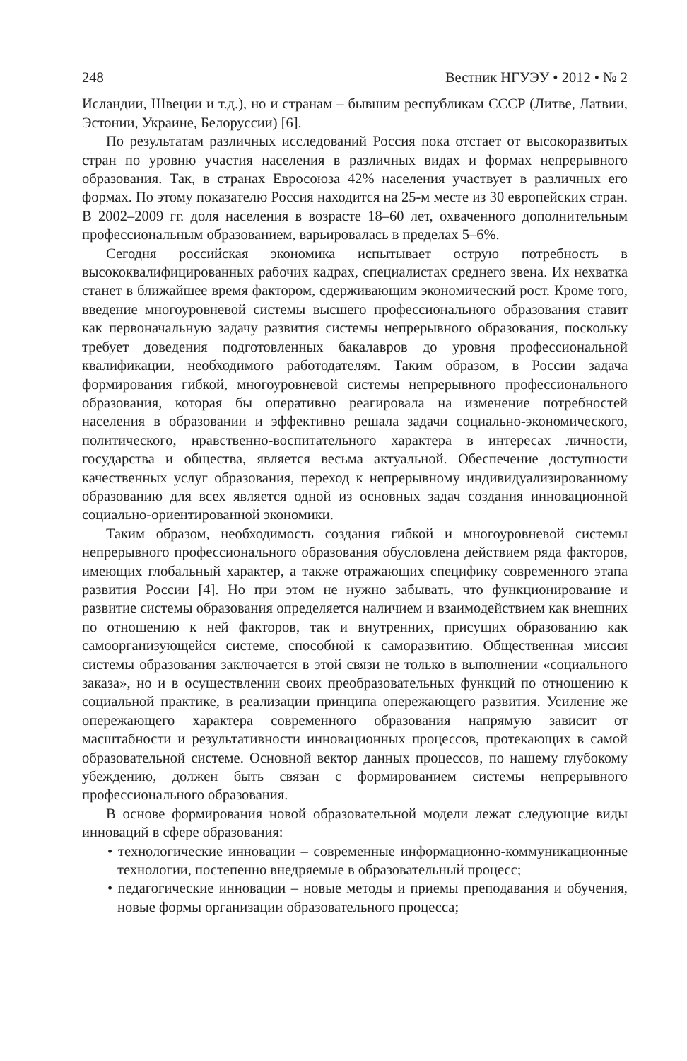248 Вестник НГУЭУ • 2012 • № 2
Исландии, Швеции и т.д.), но и странам – бывшим республикам СССР (Литве, Латвии, Эстонии, Украине, Белоруссии) [6].
По результатам различных исследований Россия пока отстает от высокоразвитых стран по уровню участия населения в различных видах и формах непрерывного образования. Так, в странах Евросоюза 42% населения участвует в различных его формах. По этому показателю Россия находится на 25-м месте из 30 европейских стран. В 2002–2009 гг. доля населения в возрасте 18–60 лет, охваченного дополнительным профессиональным образованием, варьировалась в пределах 5–6%.
Сегодня российская экономика испытывает острую потребность в высококвалифицированных рабочих кадрах, специалистах среднего звена. Их нехватка станет в ближайшее время фактором, сдерживающим экономический рост. Кроме того, введение многоуровневой системы высшего профессионального образования ставит как первоначальную задачу развития системы непрерывного образования, поскольку требует доведения подготовленных бакалавров до уровня профессиональной квалификации, необходимого работодателям. Таким образом, в России задача формирования гибкой, многоуровневой системы непрерывного профессионального образования, которая бы оперативно реагировала на изменение потребностей населения в образовании и эффективно решала задачи социально-экономического, политического, нравственно-воспитательного характера в интересах личности, государства и общества, является весьма актуальной. Обеспечение доступности качественных услуг образования, переход к непрерывному индивидуализированному образованию для всех является одной из основных задач создания инновационной социально-ориентированной экономики.
Таким образом, необходимость создания гибкой и многоуровневой системы непрерывного профессионального образования обусловлена действием ряда факторов, имеющих глобальный характер, а также отражающих специфику современного этапа развития России [4]. Но при этом не нужно забывать, что функционирование и развитие системы образования определяется наличием и взаимодействием как внешних по отношению к ней факторов, так и внутренних, присущих образованию как самоорганизующейся системе, способной к саморазвитию. Общественная миссия системы образования заключается в этой связи не только в выполнении «социального заказа», но и в осуществлении своих преобразовательных функций по отношению к социальной практике, в реализации принципа опережающего развития. Усиление же опережающего характера современного образования напрямую зависит от масштабности и результативности инновационных процессов, протекающих в самой образовательной системе. Основной вектор данных процессов, по нашему глубокому убеждению, должен быть связан с формированием системы непрерывного профессионального образования.
В основе формирования новой образовательной модели лежат следующие виды инноваций в сфере образования:
• технологические инновации – современные информационно-коммуникационные технологии, постепенно внедряемые в образовательный процесс;
• педагогические инновации – новые методы и приемы преподавания и обучения, новые формы организации образовательного процесса;